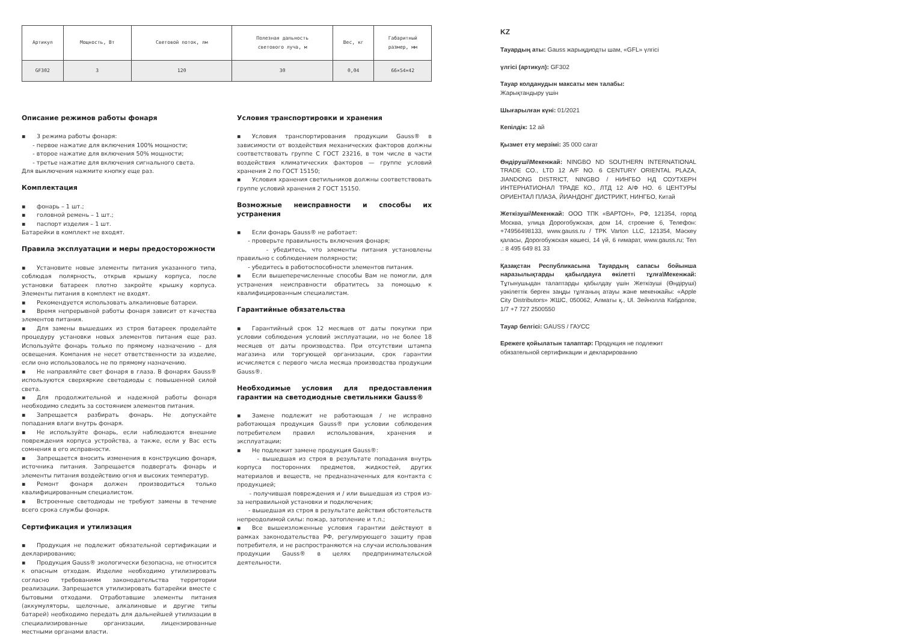| Артикул | Мощность, Вт | Световой поток, лм | Полезная дальность светового луча, м | Вес, кг | Габаритный размер, мм |
| --- | --- | --- | --- | --- | --- |
| GF302 | 3 | 120 | 30 | 0,04 | 66×54×42 |
Описание режимов работы фонаря
▪ 3 режима работы фонаря:
- первое нажатие для включения 100% мощности;
- второе нажатие для включения 50% мощности;
- третье нажатие для включения сигнального света.
Для выключения нажмите кнопку еще раз.
Комплектация
▪ фонарь – 1 шт.;
▪ головной ремень – 1 шт.;
▪ паспорт изделия – 1 шт.
Батарейки в комплект не входят.
Правила эксплуатации и меры предосторожности
▪ Установите новые элементы питания указанного типа, соблюдая полярность, открыв крышку корпуса, после установки батареек плотно закройте крышку корпуса. Элементы питания в комплект не входят.
▪ Рекомендуется использовать алкалиновые батареи.
▪ Время непрерывной работы фонаря зависит от качества элементов питания.
▪ Для замены вышедших из строя батареек проделайте процедуру установки новых элементов питания еще раз. Используйте фонарь только по прямому назначению – для освещения. Компания не несет ответственности за изделие, если оно использовалось не по прямому назначению.
▪ Не направляйте свет фонаря в глаза. В фонарях Gauss® используются сверхяркие светодиоды с повышенной силой света.
▪ Для продолжительной и надежной работы фонаря необходимо следить за состоянием элементов питания.
▪ Запрещается разбирать фонарь. Не допускайте попадания влаги внутрь фонаря.
▪ Не используйте фонарь, если наблюдаются внешние повреждения корпуса устройства, а также, если у Вас есть сомнения в его исправности.
▪ Запрещается вносить изменения в конструкцию фонаря, источника питания. Запрещается подвергать фонарь и элементы питания воздействию огня и высоких температур.
▪ Ремонт фонаря должен производиться только квалифицированным специалистом.
▪ Встроенные светодиоды не требуют замены в течение всего срока службы фонаря.
Сертификация и утилизация
▪ Продукция не подлежит обязательной сертификации и декларированию;
▪ Продукция Gauss® экологически безопасна, не относится к опасным отходам. Изделие необходимо утилизировать согласно требованиям законодательства территории реализации. Запрещается утилизировать батарейки вместе с бытовыми отходами. Отработавшие элементы питания (аккумуляторы, щелочные, алкалиновые и другие типы батарей) необходимо передать для дальнейшей утилизации в специализированные организации, лицензированные местными органами власти.
Условия транспортировки и хранения
▪ Условия транспортирования продукции Gauss® в зависимости от воздействия механических факторов должны соответствовать группе С ГОСТ 23216, в том числе в части воздействия климатических факторов — группе условий хранения 2 по ГОСТ 15150;
▪ Условия хранения светильников должны соответствовать группе условий хранения 2 ГОСТ 15150.
Возможные неисправности и способы их устранения
▪ Если фонарь Gauss® не работает:
- проверьте правильность включения фонаря;
- убедитесь, что элементы питания установлены правильно с соблюдением полярности;
- убедитесь в работоспособности элементов питания.
▪ Если вышеперечисленные способы Вам не помогли, для устранения неисправности обратитесь за помощью к квалифицированным специалистам.
Гарантийные обязательства
▪ Гарантийный срок 12 месяцев от даты покупки при условии соблюдения условий эксплуатации, но не более 18 месяцев от даты производства. При отсутствии штампа магазина или торгующей организации, срок гарантии исчисляется с первого числа месяца производства продукции Gauss®.
Необходимые условия для предоставления гарантии на светодиодные светильники Gauss®
▪ Замене подлежит не работающая / не исправно работающая продукция Gauss® при условии соблюдения потребителем правил использования, хранения и эксплуатации;
▪ Не подлежит замене продукция Gauss®:
- вышедшая из строя в результате попадания внутрь корпуса посторонних предметов, жидкостей, других материалов и веществ, не предназначенных для контакта с продукцией;
- получившая повреждения и / или вышедшая из строя из-за неправильной установки и подключения;
- вышедшая из строя в результате действия обстоятельств непреодолимой силы: пожар, затопление и т.п.;
▪ Все вышеизложенные условия гарантии действуют в рамках законодательства РФ, регулирующего защиту прав потребителя, и не распространяются на случаи использования продукции Gauss® в целях предпринимательской деятельности.
KZ
Тауардың аты: Gauss жарықдиодты шам, «GFL» үлгісі
үлгісі (артикул): GF302
Тауар колданудын максаты мен талабы:
Жарықтандыру үшін
Шығарылған күні: 01/2021
Кепілдік: 12 ай
Қызмет ету мерзімі: 35 000 сағат
Өндіруші\Мекенжай: NINGBO ND SOUTHERN INTERNATIONAL TRADE CO., LTD 12 A/F NO. 6 CENTURY ORIENTAL PLAZA, JIANDONG DISTRICT, NINGBO / НИНГБО НД СОУТХЕРН ИНТЕРНАТИОНАЛ ТРАДЕ КО., ЛТД 12 А/Ф НО. 6 ЦЕНТУРЫ ОРИЕНТАЛ ПЛАЗА, ЙИАНДОНГ ДИСТРИКТ, НИНГБО, Китай
Жеткізуші\Мекенжай: ООО ТПК «ВАРТОН», РФ, 121354, город Москва, улица Дорогобужская, дом 14, строение 6, Телефон: +74956498133, www.gauss.ru / TPK Varton LLC, 121354, Мәскеу қаласы, Дорогобужская көшесі, 14 үй, 6 ғимарат, www.gauss.ru; Тел .: 8 495 649 81 33
Қазақстан Республикасына Тауардың сапасы бойынша наразылықтарды қабылдауға өкілетті тұлға\Мекенжай: Тұтынушыдан талаптарды қабылдау үшін Жеткізуші (Өндіруші) уәкілеттік берген заңды тұлғаның атауы және мекенжайы: «Apple City Distributors» ЖШС, 050062, Алматы қ., Ul. Зейнолла Кабдолов, 1/7 +7 727 2500550
Тауар белгісі: GAUSS / ГАУСС
Ережеге қойылатын талаптар: Продукция не подлежит обязательной сертификации и декларированию